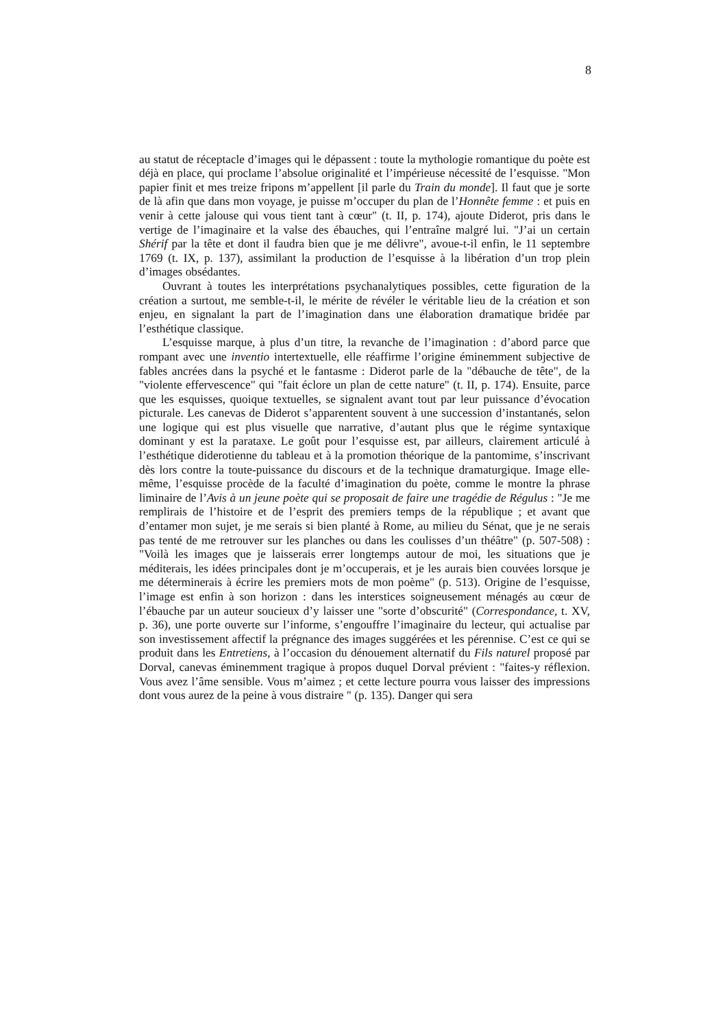8
au statut de réceptacle d’images qui le dépassent : toute la mythologie romantique du poète est déjà en place, qui proclame l’absolue originalité et l’impérieuse nécessité de l’esquisse. "Mon papier finit et mes treize fripons m’appellent [il parle du Train du monde]. Il faut que je sorte de là afin que dans mon voyage, je puisse m’occuper du plan de l’Honnête femme : et puis en venir à cette jalouse qui vous tient tant à cœur" (t. II, p. 174), ajoute Diderot, pris dans le vertige de l’imaginaire et la valse des ébauches, qui l’entraîne malgré lui. "J’ai un certain Shérif par la tête et dont il faudra bien que je me délivre", avoue-t-il enfin, le 11 septembre 1769 (t. IX, p. 137), assimilant la production de l’esquisse à la libération d’un trop plein d’images obsédantes.
Ouvrant à toutes les interprétations psychanalytiques possibles, cette figuration de la création a surtout, me semble-t-il, le mérite de révéler le véritable lieu de la création et son enjeu, en signalant la part de l’imagination dans une élaboration dramatique bridée par l’esthétique classique.
L’esquisse marque, à plus d’un titre, la revanche de l’imagination : d’abord parce que rompant avec une inventio intertextuelle, elle réaffirme l’origine éminemment subjective de fables ancrées dans la psyché et le fantasme : Diderot parle de la "débauche de tête", de la "violente effervescence" qui "fait éclore un plan de cette nature" (t. II, p. 174). Ensuite, parce que les esquisses, quoique textuelles, se signalent avant tout par leur puissance d’évocation picturale. Les canevas de Diderot s’apparentent souvent à une succession d’instantanés, selon une logique qui est plus visuelle que narrative, d’autant plus que le régime syntaxique dominant y est la parataxe. Le goût pour l’esquisse est, par ailleurs, clairement articulé à l’esthétique diderotienne du tableau et à la promotion théorique de la pantomime, s’inscrivant dès lors contre la toute-puissance du discours et de la technique dramaturgique. Image elle-même, l’esquisse procède de la faculté d’imagination du poète, comme le montre la phrase liminaire de l’Avis à un jeune poète qui se proposait de faire une tragédie de Régulus : "Je me remplirais de l’histoire et de l’esprit des premiers temps de la république ; et avant que d’entamer mon sujet, je me serais si bien planté à Rome, au milieu du Sénat, que je ne serais pas tenté de me retrouver sur les planches ou dans les coulisses d’un théâtre" (p. 507-508) : "Voilà les images que je laisserais errer longtemps autour de moi, les situations que je méditerais, les idées principales dont je m’occuperais, et je les aurais bien couvées lorsque je me déterminerais à écrire les premiers mots de mon poème" (p. 513). Origine de l’esquisse, l’image est enfin à son horizon : dans les interstices soigneusement ménagés au cœur de l’ébauche par un auteur soucieux d’y laisser une "sorte d’obscurité" (Correspondance, t. XV, p. 36), une porte ouverte sur l’informe, s’engouffre l’imaginaire du lecteur, qui actualise par son investissement affectif la prégnance des images suggérées et les pérennise. C’est ce qui se produit dans les Entretiens, à l’occasion du dénouement alternatif du Fils naturel proposé par Dorval, canevas éminemment tragique à propos duquel Dorval prévient : "faites-y réflexion. Vous avez l’âme sensible. Vous m’aimez ; et cette lecture pourra vous laisser des impressions dont vous aurez de la peine à vous distraire " (p. 135). Danger qui sera